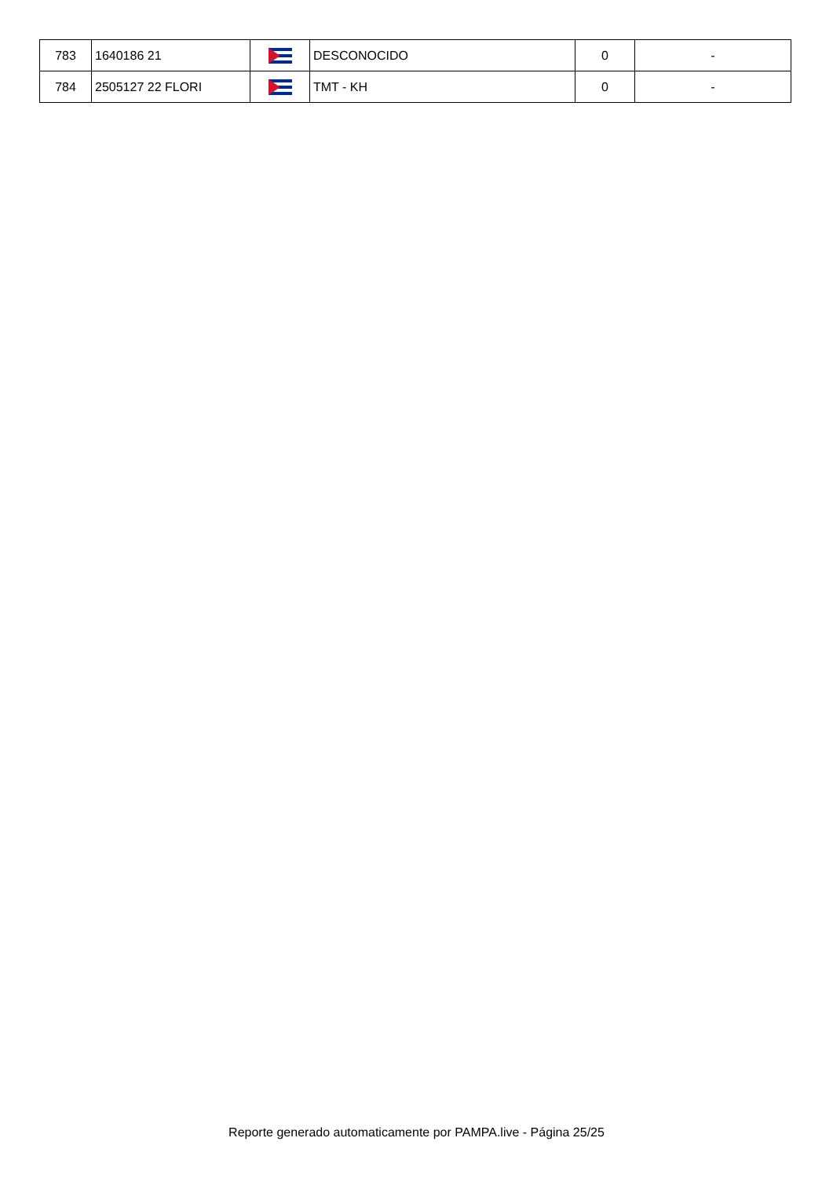| 783 | 1640186 21 | | DESCONOCIDO | 0 | - |
| 784 | 2505127 22 FLORI | | TMT - KH | 0 | - |
Reporte generado automaticamente por PAMPA.live - Página 25/25